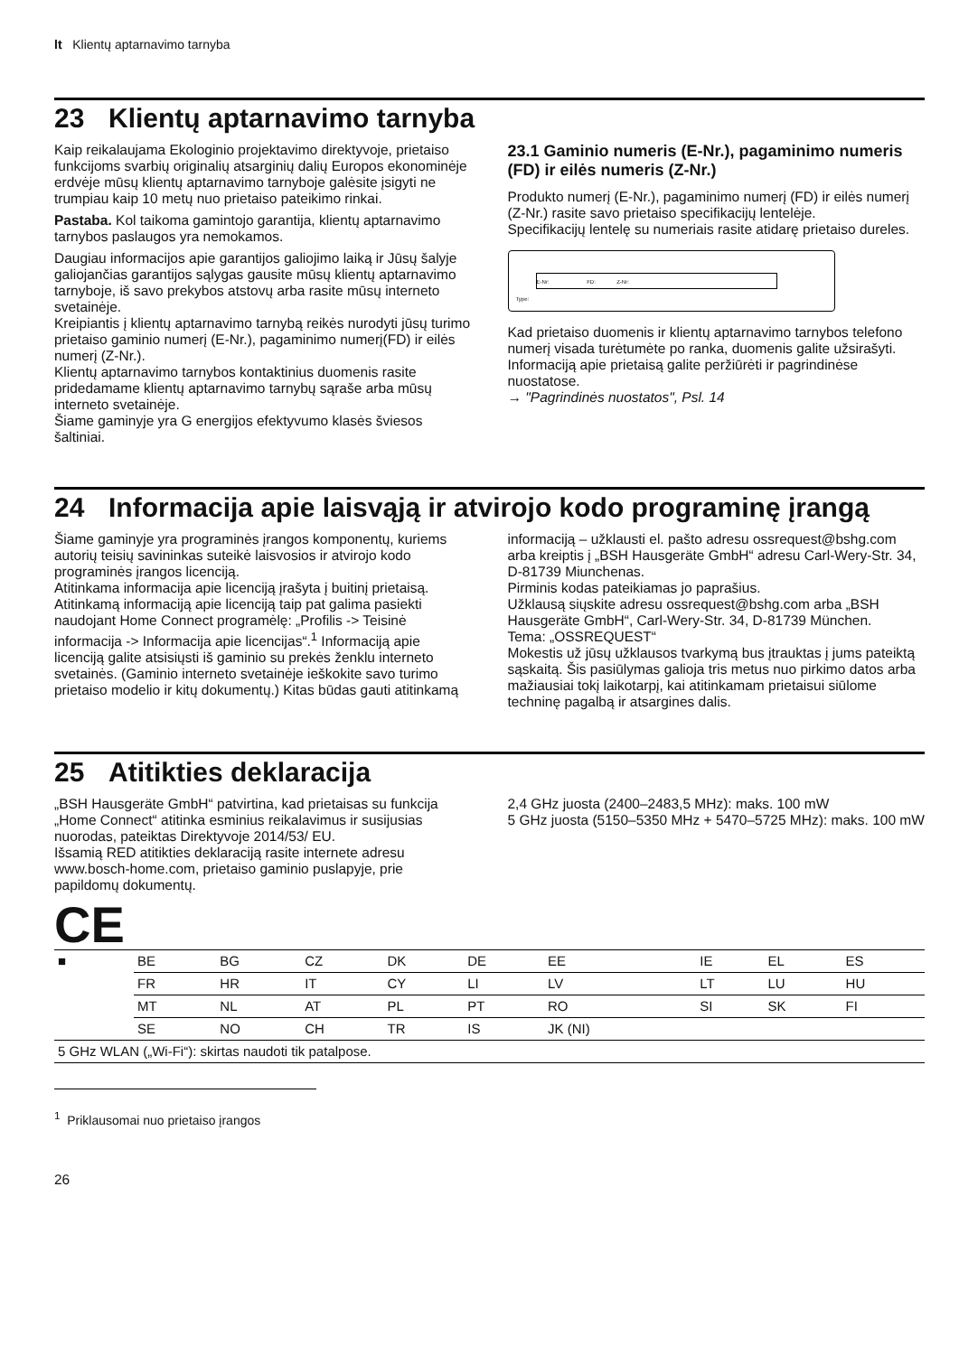lt Klientų aptarnavimo tarnyba
23 Klientų aptarnavimo tarnyba
Kaip reikalaujama Ekologinio projektavimo direktyvoje, prietaiso funkcijoms svarbių originalių atsarginių dalių Europos ekonominėje erdvėje mūsų klientų aptarnavimo tarnyboje galėsite įsigyti ne trumpiau kaip 10 metų nuo prietaiso pateikimo rinkai.
Pastaba. Kol taikoma gamintojo garantija, klientų aptarnavimo tarnybos paslaugos yra nemokamos.
Daugiau informacijos apie garantijos galiojimo laiką ir Jūsų šalyje galiojančias garantijos sąlygas gausite mūsų klientų aptarnavimo tarnyboje, iš savo prekybos atstovų arba rasite mūsų interneto svetainėje.
Kreipiantis į klientų aptarnavimo tarnybą reikės nurodyti jūsų turimo prietaiso gaminio numerį (E-Nr.), pagaminimo numerį(FD) ir eilės numerį (Z-Nr.).
Klientų aptarnavimo tarnybos kontaktinius duomenis rasite pridedamame klientų aptarnavimo tarnybų sąraše arba mūsų interneto svetainėje.
Šiame gaminyje yra G energijos efektyvumo klasės šviesos šaltiniai.
23.1 Gaminio numeris (E-Nr.), pagaminimo numeris (FD) ir eilės numeris (Z-Nr.)
Produkto numerį (E-Nr.), pagaminimo numerį (FD) ir eilės numerį (Z-Nr.) rasite savo prietaiso specifikacijų lentelėje.
Specifikacijų lentelę su numeriais rasite atidarę prietaiso dureles.
E-Nr: FD: Z-Nr:
Type:
Kad prietaiso duomenis ir klientų aptarnavimo tarnybos telefono numerį visada turėtumėte po ranka, duomenis galite užsirašyti.
Informaciją apie prietaisą galite peržiūrėti ir pagrindinėse nuostatose.
→ "Pagrindinės nuostatos", Psl. 14
24 Informacija apie laisvąją ir atvirojo kodo programinę įrangą
Šiame gaminyje yra programinės įrangos komponentų, kuriems autorių teisių savininkas suteikė laisvosios ir atvirojo kodo programinės įrangos licenciją.
Atitinkama informacija apie licenciją įrašyta į buitinį prietaisą. Atitinkamą informaciją apie licenciją taip pat galima pasiekti naudojant Home Connect programėlę: „Profilis -> Teisinė informacija -> Informacija apie licencijas“.<sup>1</sup> Informaciją apie licenciją galite atsisiųsti iš gaminio su prekės ženklu interneto svetainės. (Gaminio interneto svetainėje ieškokite savo turimo prietaiso modelio ir kitų dokumentų.) Kitas būdas gauti atitinkamą
informaciją – užklausti el. pašto adresu ossrequest@bshg.com arba kreiptis į „BSH Hausgeräte GmbH“ adresu Carl-Wery-Str. 34, D-81739 Miunchenas.
Pirminis kodas pateikiamas jo paprašius.
Užklausą siųskite adresu ossrequest@bshg.com arba „BSH Hausgeräte GmbH“, Carl-Wery-Str. 34, D-81739 München.
Tema: „OSSREQUEST“
Mokestis už jūsų užklausos tvarkymą bus įtrauktas į jums pateiktą sąskaitą. Šis pasiūlymas galioja tris metus nuo pirkimo datos arba mažiausiai tokį laikotarpį, kai atitinkamam prietaisui siūlome techninę pagalbą ir atsargines dalis.
25 Atitikties deklaracija
„BSH Hausgeräte GmbH“ patvirtina, kad prietaisas su funkcija „Home Connect“ atitinka esminius reikalavimus ir susijusias nuorodas, pateiktas Direktyvoje 2014/53/ EU.
Išsamią RED atitikties deklaraciją rasite internete adresu www.bosch-home.com, prietaiso gaminio puslapyje, prie papildomų dokumentų.
2,4 GHz juosta (2400–2483,5 MHz): maks. 100 mW
5 GHz juosta (5150–5350 MHz + 5470–5725 MHz): maks. 100 mW
CE
| ■ | BE | BG | CZ | DK | DE | EE | IE | EL | ES |
| | FR | HR | IT | CY | LI | LV | LT | LU | HU |
| | MT | NL | AT | PL | PT | RO | SI | SK | FI |
| | SE | NO | CH | TR | IS | JK (NI) | | | |
| 5 GHz WLAN („Wi-Fi“): skirtas naudoti tik patalpose. | | | | | | | | | |
<sup>1</sup> Priklausomai nuo prietaiso įrangos
26